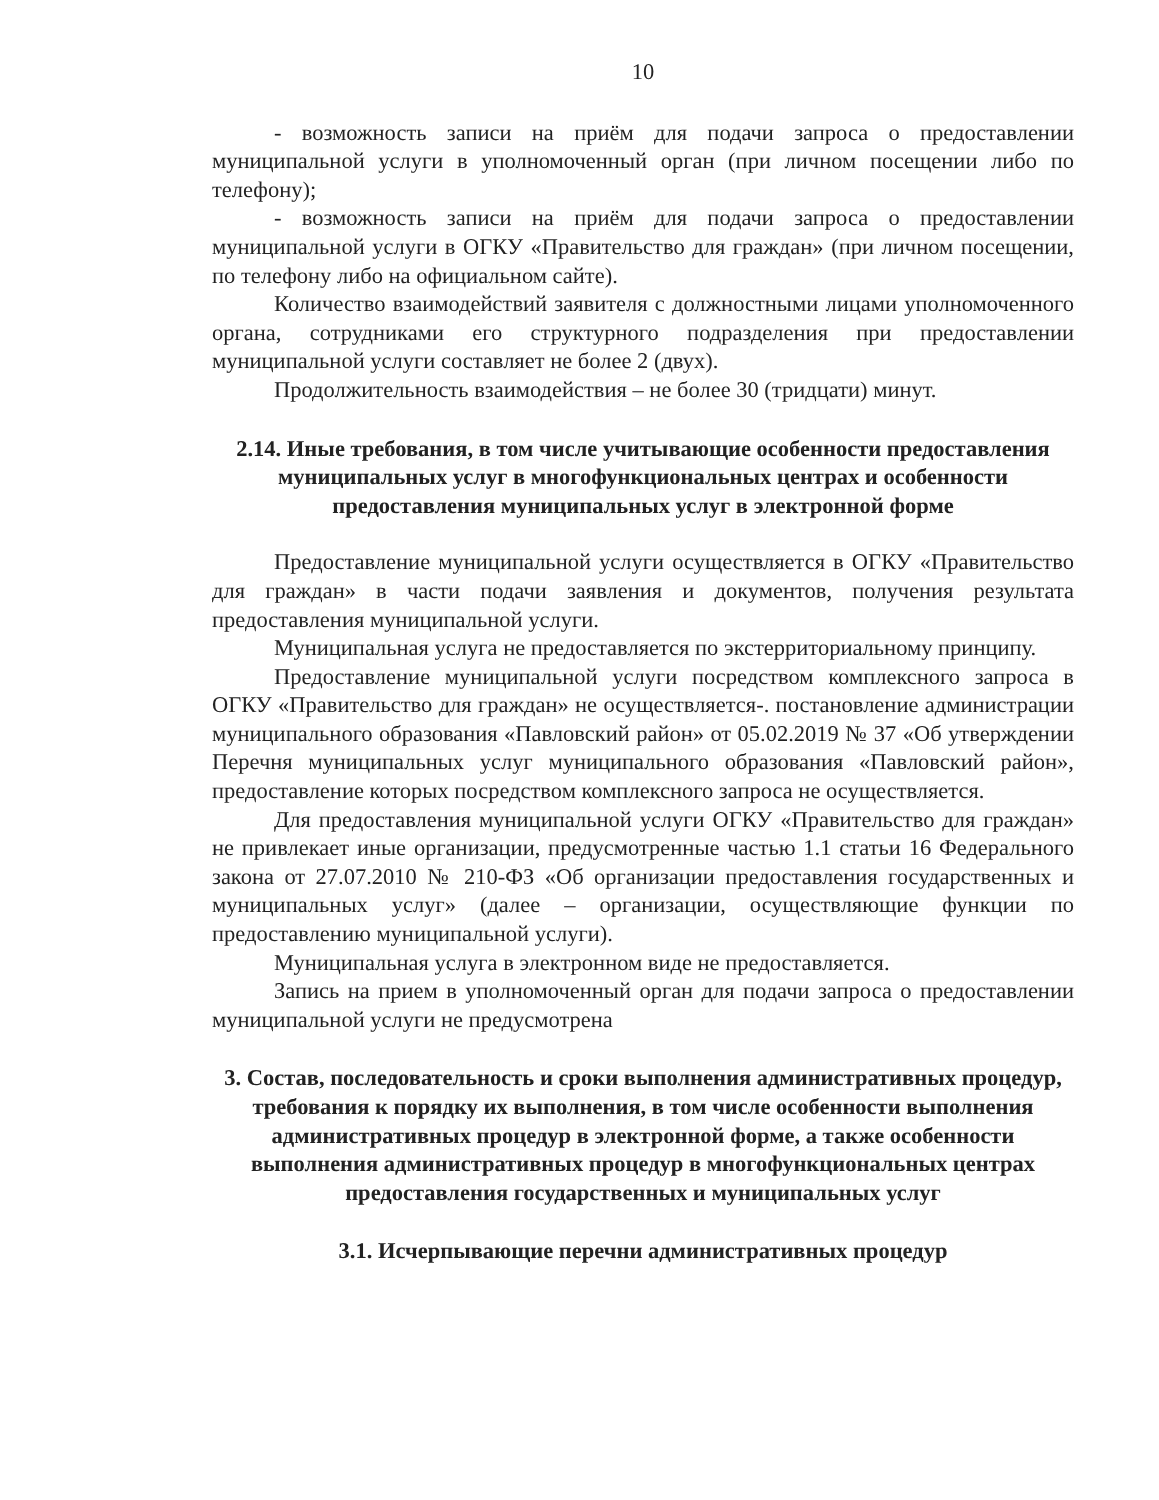10
- возможность записи на приём для подачи запроса о предоставлении муниципальной услуги в уполномоченный орган (при личном посещении либо по телефону);
- возможность записи на приём для подачи запроса о предоставлении муниципальной услуги в ОГКУ «Правительство для граждан» (при личном посещении, по телефону либо на официальном сайте).
Количество взаимодействий заявителя с должностными лицами уполномоченного органа, сотрудниками его структурного подразделения при предоставлении муниципальной услуги составляет не более 2 (двух).
Продолжительность взаимодействия – не более 30 (тридцати) минут.
2.14. Иные требования, в том числе учитывающие особенности предоставления муниципальных услуг в многофункциональных центрах и особенности предоставления муниципальных услуг в электронной форме
Предоставление муниципальной услуги осуществляется в ОГКУ «Правительство для граждан» в части подачи заявления и документов, получения результата предоставления муниципальной услуги.
Муниципальная услуга не предоставляется по экстерриториальному принципу.
Предоставление муниципальной услуги посредством комплексного запроса в ОГКУ «Правительство для граждан» не осуществляется-. постановление администрации муниципального образования «Павловский район» от 05.02.2019 № 37 «Об утверждении Перечня муниципальных услуг муниципального образования «Павловский район», предоставление которых посредством комплексного запроса не осуществляется.
Для предоставления муниципальной услуги ОГКУ «Правительство для граждан» не привлекает иные организации, предусмотренные частью 1.1 статьи 16 Федерального закона от 27.07.2010 № 210-ФЗ «Об организации предоставления государственных и муниципальных услуг» (далее – организации, осуществляющие функции по предоставлению муниципальной услуги).
Муниципальная услуга в электронном виде не предоставляется.
Запись на прием в уполномоченный орган для подачи запроса о предоставлении муниципальной услуги не предусмотрена
3. Состав, последовательность и сроки выполнения административных процедур, требования к порядку их выполнения, в том числе особенности выполнения административных процедур в электронной форме, а также особенности выполнения административных процедур в многофункциональных центрах предоставления государственных и муниципальных услуг
3.1. Исчерпывающие перечни административных процедур